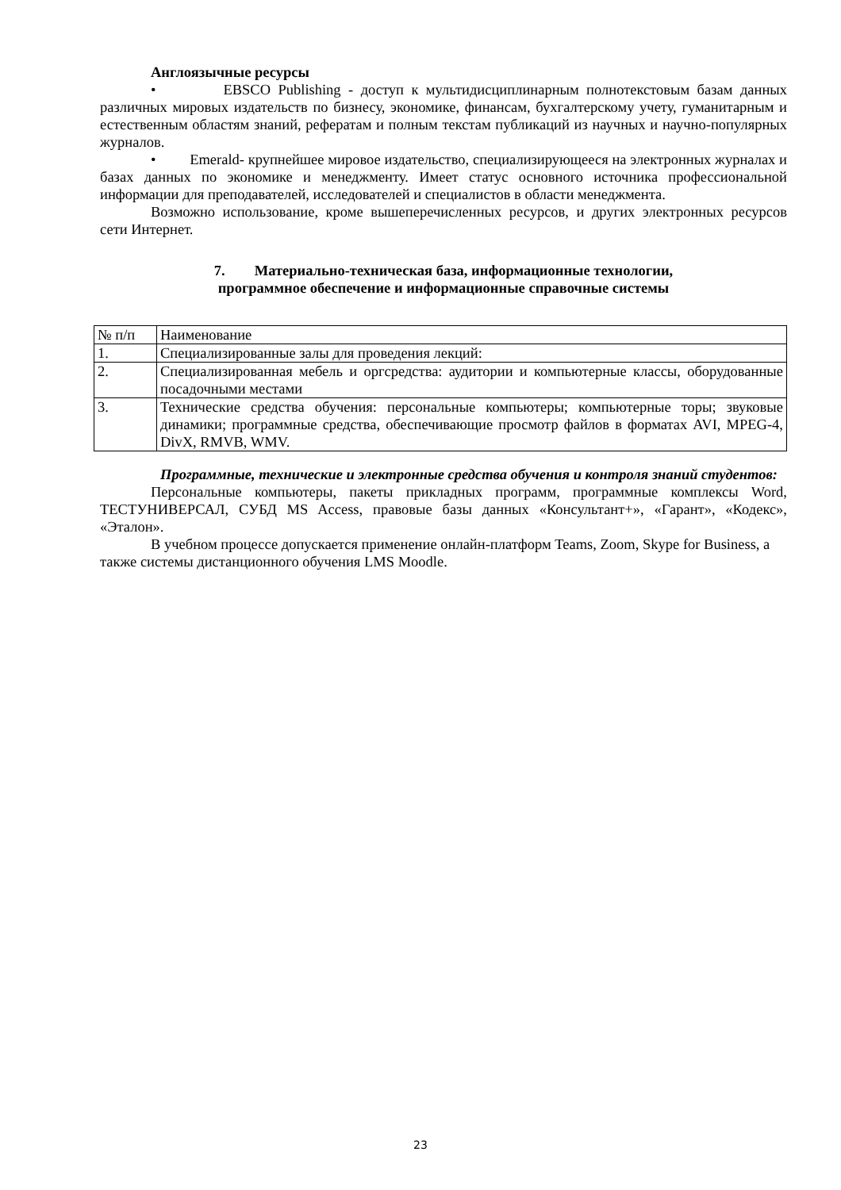Англоязычные ресурсы
• EBSCO Publishing - доступ к мультидисциплинарным полнотекстовым базам данных различных мировых издательств по бизнесу, экономике, финансам, бухгалтерскому учету, гуманитарным и естественным областям знаний, рефератам и полным текстам публикаций из научных и научно-популярных журналов.
• Emerald- крупнейшее мировое издательство, специализирующееся на электронных журналах и базах данных по экономике и менеджменту. Имеет статус основного источника профессиональной информации для преподавателей, исследователей и специалистов в области менеджмента.
Возможно использование, кроме вышеперечисленных ресурсов, и других электронных ресурсов сети Интернет.
7. Материально-техническая база, информационные технологии,
программное обеспечение и информационные справочные системы
| № п/п | Наименование |
| 1. | Специализированные залы для проведения лекций: |
| 2. | Специализированная мебель и оргсредства: аудитории и компьютерные классы, оборудованные посадочными местами |
| 3. | Технические средства обучения: персональные компьютеры; компьютерные торы; звуковые динамики; программные средства, обеспечивающие просмотр файлов в форматах AVI, MPEG-4, DivX, RMVB, WMV. |
Программные, технические и электронные средства обучения и контроля знаний студентов:
Персональные компьютеры, пакеты прикладных программ, программные комплексы Word, ТЕСТУНИВЕРСАЛ, СУБД MS Access, правовые базы данных «Консультант+», «Гарант», «Кодекс», «Эталон».
В учебном процессе допускается применение онлайн-платформ Teams, Zoom, Skype for Business, а также системы дистанционного обучения LMS Moodle.
23